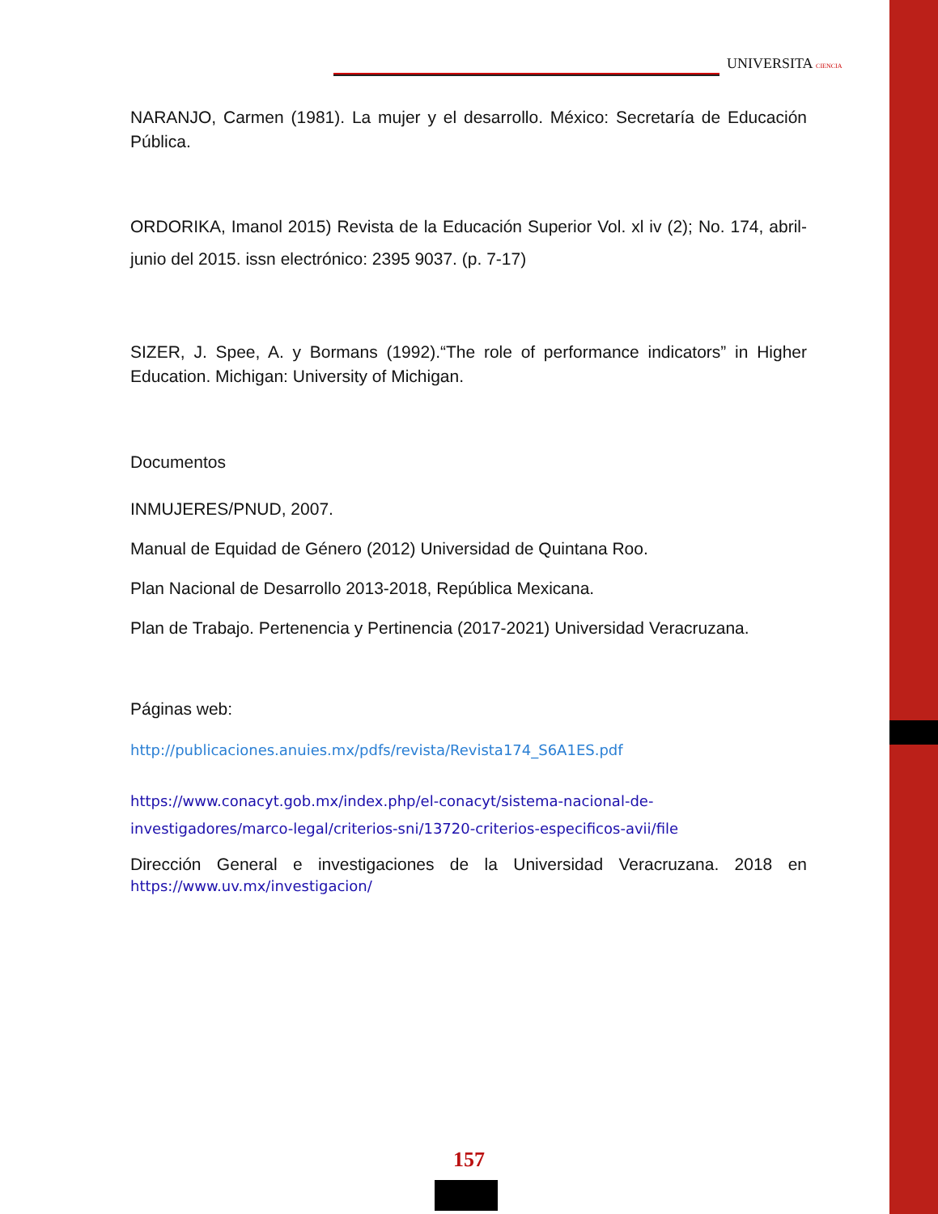UNIVERSITA CIENCIA
NARANJO, Carmen (1981). La mujer y el desarrollo. México: Secretaría de Educación Pública.
ORDORIKA, Imanol 2015) Revista de la Educación Superior Vol. xl iv (2); No. 174, abril-junio del 2015. issn electrónico: 2395 9037. (p. 7-17)
SIZER, J. Spee, A. y Bormans (1992).“The role of performance indicators” in Higher Education. Michigan: University of Michigan.
Documentos
INMUJERES/PNUD, 2007.
Manual de Equidad de Género (2012) Universidad de Quintana Roo.
Plan Nacional de Desarrollo 2013-2018, República Mexicana.
Plan de Trabajo. Pertenencia y Pertinencia (2017-2021) Universidad Veracruzana.
Páginas web:
http://publicaciones.anuies.mx/pdfs/revista/Revista174_S6A1ES.pdf
https://www.conacyt.gob.mx/index.php/el-conacyt/sistema-nacional-de-investigadores/marco-legal/criterios-sni/13720-criterios-especificos-avii/file
Dirección General e investigaciones de la Universidad Veracruzana. 2018 en https://www.uv.mx/investigacion/
157